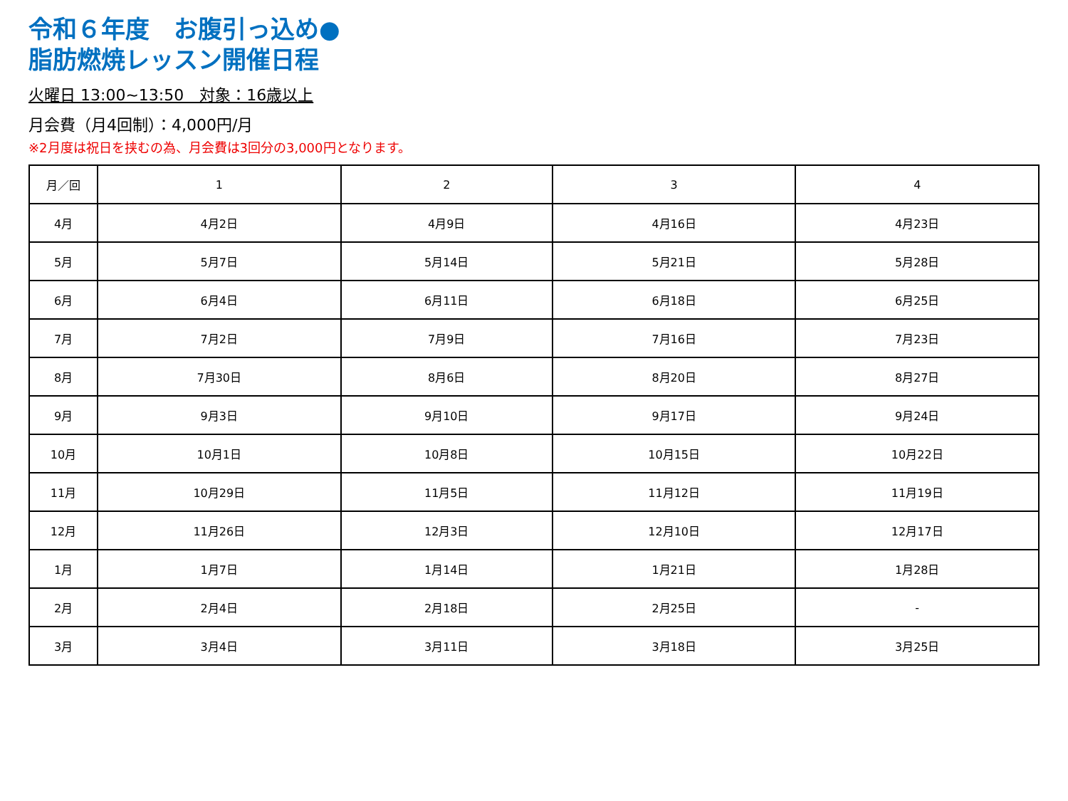令和６年度　お腹引っ込め●
脂肪燃焼レッスン開催日程
火曜日 13:00~13:50　対象：16歳以上
月会費（月4回制）：4,000円/月
※2月度は祝日を挟むの為、月会費は3回分の3,000円となります。
| 月／回 | 1 | 2 | 3 | 4 |
| --- | --- | --- | --- | --- |
| 4月 | 4月2日 | 4月9日 | 4月16日 | 4月23日 |
| 5月 | 5月7日 | 5月14日 | 5月21日 | 5月28日 |
| 6月 | 6月4日 | 6月11日 | 6月18日 | 6月25日 |
| 7月 | 7月2日 | 7月9日 | 7月16日 | 7月23日 |
| 8月 | 7月30日 | 8月6日 | 8月20日 | 8月27日 |
| 9月 | 9月3日 | 9月10日 | 9月17日 | 9月24日 |
| 10月 | 10月1日 | 10月8日 | 10月15日 | 10月22日 |
| 11月 | 10月29日 | 11月5日 | 11月12日 | 11月19日 |
| 12月 | 11月26日 | 12月3日 | 12月10日 | 12月17日 |
| 1月 | 1月7日 | 1月14日 | 1月21日 | 1月28日 |
| 2月 | 2月4日 | 2月18日 | 2月25日 | - |
| 3月 | 3月4日 | 3月11日 | 3月18日 | 3月25日 |